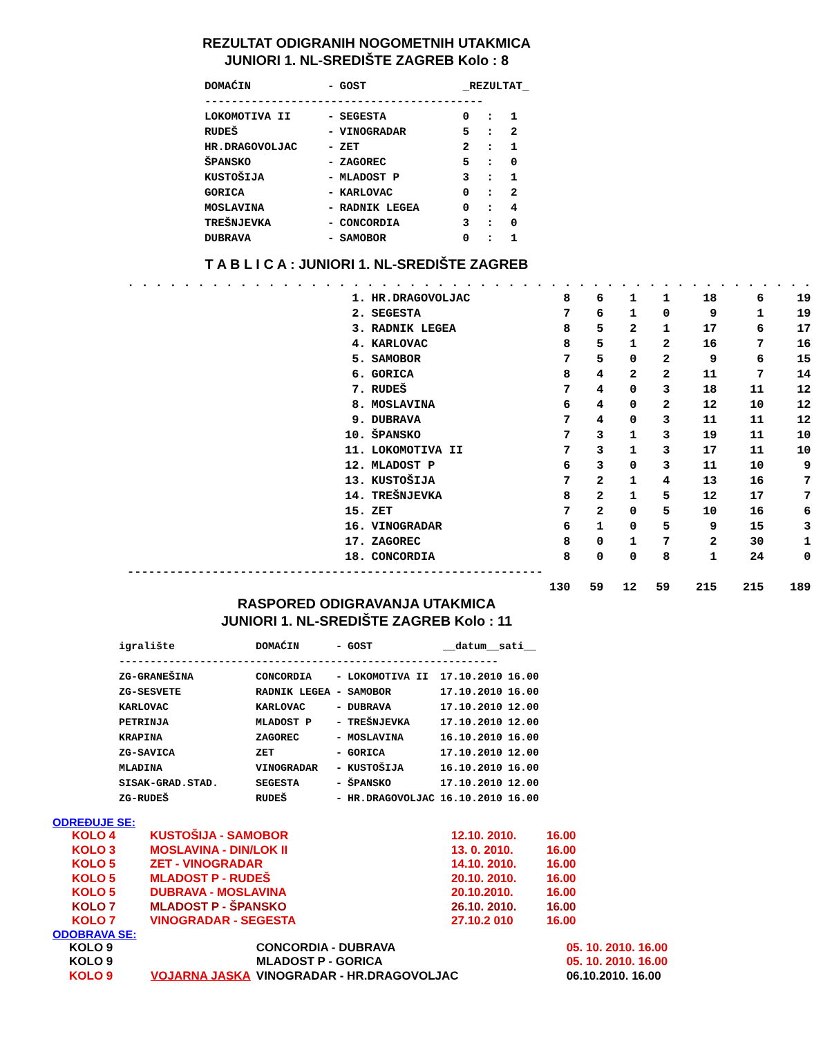REZULTAT ODIGRANIH NOGOMETNIH UTAKMICA
JUNIORI 1. NL-SREDIŠTE ZAGREB Kolo : 8
| DOMAĆIN | - | GOST | _REZULTAT_ | | |
| --- | --- | --- | --- | --- | --- |
| ------------------------------------------ | | | | | |
| LOKOMOTIVA II | - | SEGESTA | 0 | : | 1 |
| RUDEŠ | - | VINOGRADAR | 5 | : | 2 |
| HR.DRAGOVOLJAC | - | ZET | 2 | : | 1 |
| ŠPANSKO | - | ZAGOREC | 5 | : | 0 |
| KUSTOŠIJA | - | MLADOST P | 3 | : | 1 |
| GORICA | - | KARLOVAC | 0 | : | 2 |
| MOSLAVINA | - | RADNIK LEGEA | 0 | : | 4 |
| TREŠNJEVKA | - | CONCORDIA | 3 | : | 0 |
| DUBRAVA | - | SAMOBOR | 0 | : | 1 |
T A B L I C A : JUNIORI 1. NL-SREDIŠTE ZAGREB
| . . . . . . . . . . . . . . . . . . . . . . . . . . . . . . . . . . . . . . . . . . . . . . . . . | | | | | | | | |
| 1. | HR.DRAGOVOLJAC | 8 | 6 | 1 | 1 | 18 | 6 | 19 |
| 2. | SEGESTA | 7 | 6 | 1 | 0 | 9 | 1 | 19 |
| 3. | RADNIK LEGEA | 8 | 5 | 2 | 1 | 17 | 6 | 17 |
| 4. | KARLOVAC | 8 | 5 | 1 | 2 | 16 | 7 | 16 |
| 5. | SAMOBOR | 7 | 5 | 0 | 2 | 9 | 6 | 15 |
| 6. | GORICA | 8 | 4 | 2 | 2 | 11 | 7 | 14 |
| 7. | RUDEŠ | 7 | 4 | 0 | 3 | 18 | 11 | 12 |
| 8. | MOSLAVINA | 6 | 4 | 0 | 2 | 12 | 10 | 12 |
| 9. | DUBRAVA | 7 | 4 | 0 | 3 | 11 | 11 | 12 |
| 10. | ŠPANSKO | 7 | 3 | 1 | 3 | 19 | 11 | 10 |
| 11. | LOKOMOTIVA II | 7 | 3 | 1 | 3 | 17 | 11 | 10 |
| 12. | MLADOST P | 6 | 3 | 0 | 3 | 11 | 10 | 9 |
| 13. | KUSTOŠIJA | 7 | 2 | 1 | 4 | 13 | 16 | 7 |
| 14. | TREŠNJEVKA | 8 | 2 | 1 | 5 | 12 | 17 | 7 |
| 15. | ZET | 7 | 2 | 0 | 5 | 10 | 16 | 6 |
| 16. | VINOGRADAR | 6 | 1 | 0 | 5 | 9 | 15 | 3 |
| 17. | ZAGOREC | 8 | 0 | 1 | 7 | 2 | 30 | 1 |
| 18. | CONCORDIA | 8 | 0 | 0 | 8 | 1 | 24 | 0 |
| ----------------------------------------------------------- | | | | | | | | |
| | | 130 | 59 | 12 | 59 | 215 | 215 | 189 |
RASPORED ODIGRAVANJA UTAKMICA
JUNIORI 1. NL-SREDIŠTE ZAGREB Kolo : 11
| igralište | DOMAĆIN | - | GOST | __datum__sati__ | |
| --- | --- | --- | --- | --- | --- |
| ------------------------------------------------------------- | | | | | |
| ZG-GRANEŠINA | CONCORDIA | - | LOKOMOTIVA II | 17.10.2010 | 16.00 |
| ZG-SESVETE | RADNIK LEGEA | - | SAMOBOR | 17.10.2010 | 16.00 |
| KARLOVAC | KARLOVAC | - | DUBRAVA | 17.10.2010 | 12.00 |
| PETRINJA | MLADOST P | - | TREŠNJEVKA | 17.10.2010 | 12.00 |
| KRAPINA | ZAGOREC | - | MOSLAVINA | 16.10.2010 | 16.00 |
| ZG-SAVICA | ZET | - | GORICA | 17.10.2010 | 12.00 |
| MLADINA | VINOGRADAR | - | KUSTOŠIJA | 16.10.2010 | 16.00 |
| SISAK-GRAD.STAD. | SEGESTA | - | ŠPANSKO | 17.10.2010 | 12.00 |
| ZG-RUDEŠ | RUDEŠ | - | HR.DRAGOVOLJAC | 16.10.2010 | 16.00 |
ODREĐUJE SE:
| KOLO 4 | KUSTOŠIJA - SAMOBOR | | 12.10. 2010. | 16.00 |
| KOLO 3 | MOSLAVINA - DIN/LOK II | | 13. 0. 2010. | 16.00 |
| KOLO 5 | ZET - VINOGRADAR | | 14.10. 2010. | 16.00 |
| KOLO 5 | MLADOST P - RUDEŠ | | 20.10. 2010. | 16.00 |
| KOLO 5 | DUBRAVA - MOSLAVINA | | 20.10.2010. | 16.00 |
| KOLO 7 | MLADOST P - ŠPANSKO | | 26.10. 2010. | 16.00 |
| KOLO 7 | VINOGRADAR - SEGESTA | | 27.10.2 010 | 16.00 |
ODOBRAVA SE:
| KOLO 9 | | CONCORDIA - DUBRAVA | | 05. 10. 2010. 16.00 |
| KOLO 9 | | MLADOST P - GORICA | | 05. 10. 2010. 16.00 |
| KOLO 9 | VOJARNA JASKA | VINOGRADAR - HR.DRAGOVOLJAC | | 06.10.2010. 16.00 |